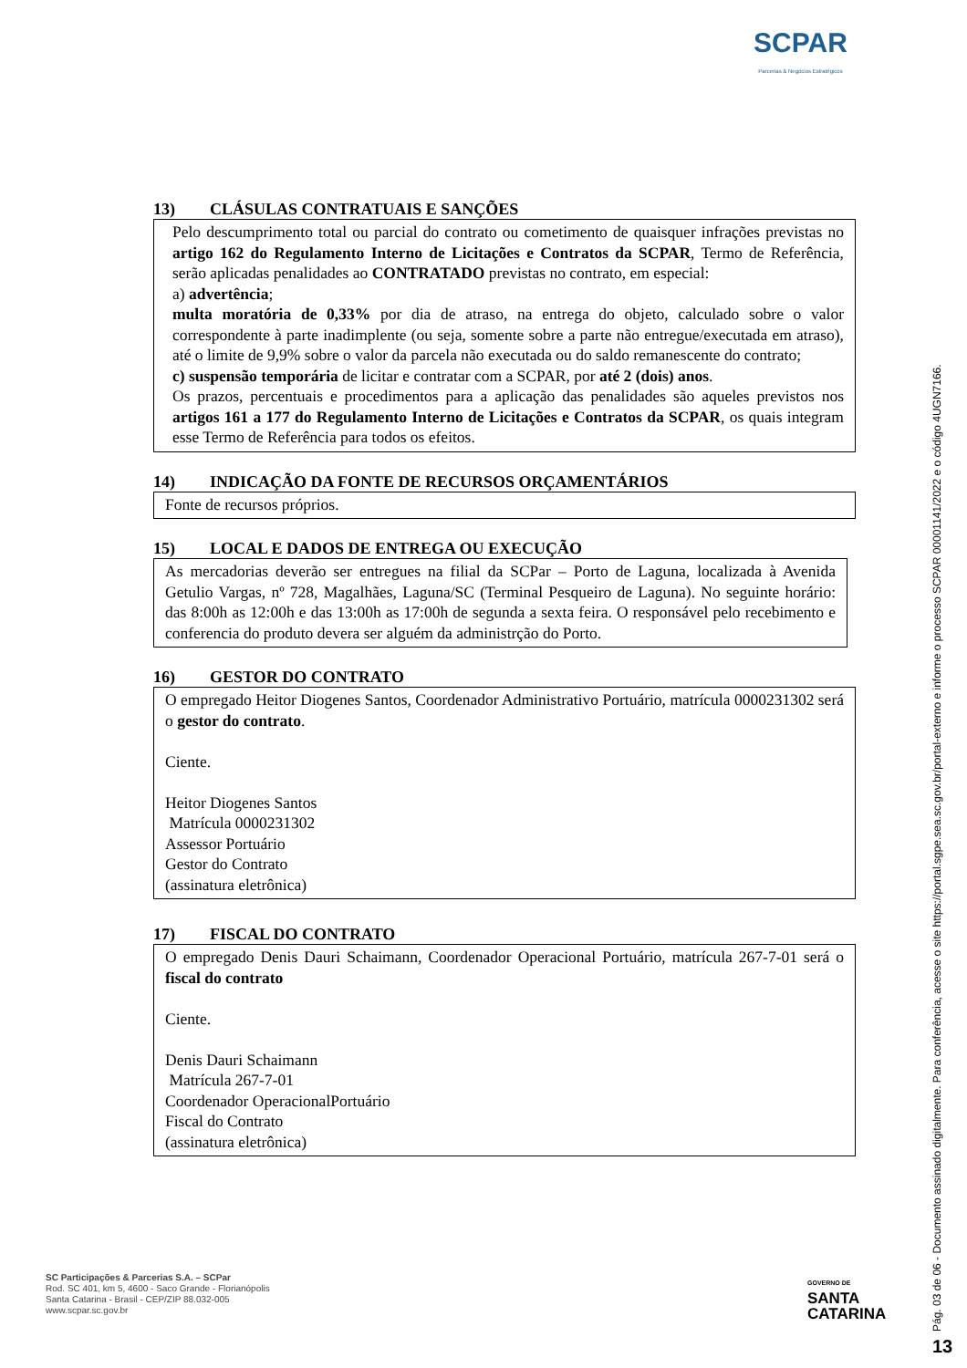SCPAR
Parcerias & Negócios Estratégicos
13) CLÁSULAS CONTRATUAIS E SANÇÕES
Pelo descumprimento total ou parcial do contrato ou cometimento de quaisquer infrações previstas no artigo 162 do Regulamento Interno de Licitações e Contratos da SCPAR, Termo de Referência, serão aplicadas penalidades ao CONTRATADO previstas no contrato, em especial:
a) advertência;
multa moratória de 0,33% por dia de atraso, na entrega do objeto, calculado sobre o valor correspondente à parte inadimplente (ou seja, somente sobre a parte não entregue/executada em atraso), até o limite de 9,9% sobre o valor da parcela não executada ou do saldo remanescente do contrato;
c) suspensão temporária de licitar e contratar com a SCPAR, por até 2 (dois) anos.
Os prazos, percentuais e procedimentos para a aplicação das penalidades são aqueles previstos nos artigos 161 a 177 do Regulamento Interno de Licitações e Contratos da SCPAR, os quais integram esse Termo de Referência para todos os efeitos.
14) INDICAÇÃO DA FONTE DE RECURSOS ORÇAMENTÁRIOS
Fonte de recursos próprios.
15) LOCAL E DADOS DE ENTREGA OU EXECUÇÃO
As mercadorias deverão ser entregues na filial da SCPar – Porto de Laguna, localizada à Avenida Getulio Vargas, nº 728, Magalhães, Laguna/SC (Terminal Pesqueiro de Laguna). No seguinte horário: das 8:00h as 12:00h e das 13:00h as 17:00h de segunda a sexta feira. O responsável pelo recebimento e conferencia do produto devera ser alguém da administrção do Porto.
16) GESTOR DO CONTRATO
O empregado Heitor Diogenes Santos, Coordenador Administrativo Portuário, matrícula 0000231302 será o gestor do contrato.
Ciente.
Heitor Diogenes Santos
Matrícula 0000231302
Assessor Portuário
Gestor do Contrato
(assinatura eletrônica)
17) FISCAL DO CONTRATO
O empregado Denis Dauri Schaimann, Coordenador Operacional Portuário, matrícula 267-7-01 será o fiscal do contrato
Ciente.
Denis Dauri Schaimann
Matrícula 267-7-01
Coordenador OperacionalPortuário
Fiscal do Contrato
(assinatura eletrônica)
SC Participações & Parcerias S.A. – SCPar
Rod. SC 401, km 5, 4600 - Saco Grande - Florianópolis
Santa Catarina - Brasil - CEP/ZIP 88.032-005
www.scpar.sc.gov.br
GOVERNO DE
SANTA
CATARINA
Pág. 03 de 06 - Documento assinado digitalmente. Para conferência, acesse o site https://portal.sgpe.sea.sc.gov.br/portal-externo e informe o processo SCPAR 00001141/2022 e o código 4UGN7166.
13